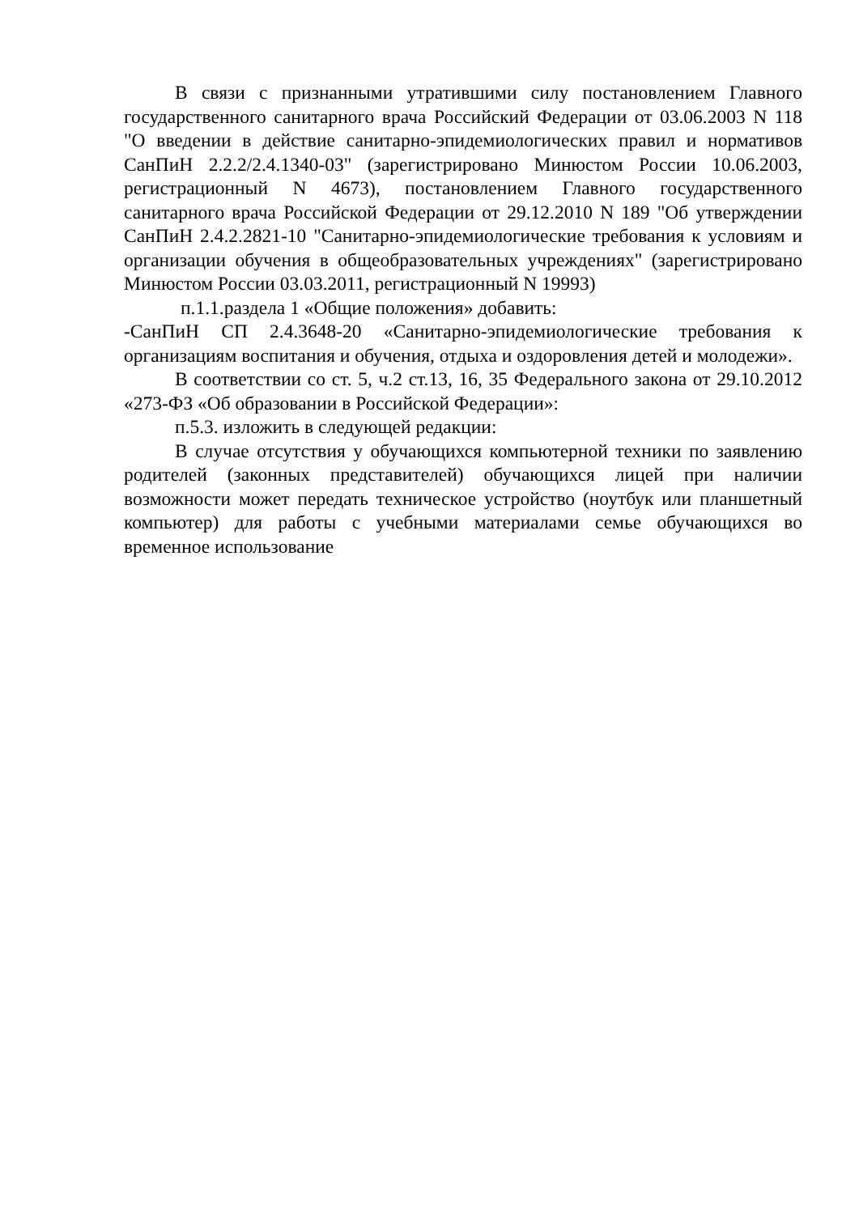В связи с признанными утратившими силу постановлением Главного государственного санитарного врача Российский Федерации от 03.06.2003 N 118 "О введении в действие санитарно-эпидемиологических правил и нормативов СанПиН 2.2.2/2.4.1340-03" (зарегистрировано Минюстом России 10.06.2003, регистрационный N 4673), постановлением Главного государственного санитарного врача Российской Федерации от 29.12.2010 N 189 "Об утверждении СанПиН 2.4.2.2821-10 "Санитарно-эпидемиологические требования к условиям и организации обучения в общеобразовательных учреждениях" (зарегистрировано Минюстом России 03.03.2011, регистрационный N 19993)
п.1.1.раздела 1 «Общие положения» добавить:
-СанПиН СП 2.4.3648-20 «Санитарно-эпидемиологические требования к организациям воспитания и обучения, отдыха и оздоровления детей и молодежи».
В соответствии со ст. 5, ч.2 ст.13, 16, 35 Федерального закона от 29.10.2012 «273-ФЗ «Об образовании в Российской Федерации»:
п.5.3. изложить в следующей редакции:
В случае отсутствия у обучающихся компьютерной техники по заявлению родителей (законных представителей) обучающихся лицей при наличии возможности может передать техническое устройство (ноутбук или планшетный компьютер) для работы с учебными материалами семье обучающихся во временное использование